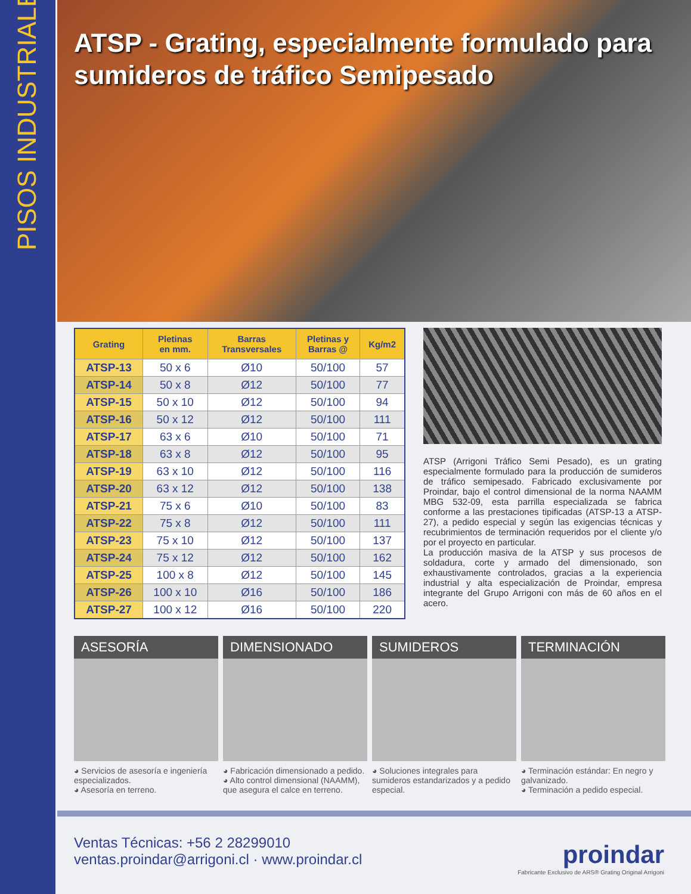PISOS INDUSTRIALES
ATSP - Grating, especialmente formulado para sumideros de tráfico Semipesado
| Grating | Pletinas en mm. | Barras Transversales | Pletinas y Barras @ | Kg/m2 |
| --- | --- | --- | --- | --- |
| ATSP-13 | 50 x 6 | Ø10 | 50/100 | 57 |
| ATSP-14 | 50 x 8 | Ø12 | 50/100 | 77 |
| ATSP-15 | 50 x 10 | Ø12 | 50/100 | 94 |
| ATSP-16 | 50 x 12 | Ø12 | 50/100 | 111 |
| ATSP-17 | 63 x 6 | Ø10 | 50/100 | 71 |
| ATSP-18 | 63 x 8 | Ø12 | 50/100 | 95 |
| ATSP-19 | 63 x 10 | Ø12 | 50/100 | 116 |
| ATSP-20 | 63 x 12 | Ø12 | 50/100 | 138 |
| ATSP-21 | 75 x 6 | Ø10 | 50/100 | 83 |
| ATSP-22 | 75 x 8 | Ø12 | 50/100 | 111 |
| ATSP-23 | 75 x 10 | Ø12 | 50/100 | 137 |
| ATSP-24 | 75 x 12 | Ø12 | 50/100 | 162 |
| ATSP-25 | 100 x 8 | Ø12 | 50/100 | 145 |
| ATSP-26 | 100 x 10 | Ø16 | 50/100 | 186 |
| ATSP-27 | 100 x 12 | Ø16 | 50/100 | 220 |
ATSP (Arrigoni Tráfico Semi Pesado), es un grating especialmente formulado para la producción de sumideros de tráfico semipesado. Fabricado exclusivamente por Proindar, bajo el control dimensional de la norma NAAMM MBG 532-09, esta parrilla especializada se fabrica conforme a las prestaciones tipificadas (ATSP-13 a ATSP-27), a pedido especial y según las exigencias técnicas y recubrimientos de terminación requeridos por el cliente y/o por el proyecto en particular.
La producción masiva de la ATSP y sus procesos de soldadura, corte y armado del dimensionado, son exhaustivamente controlados, gracias a la experiencia industrial y alta especialización de Proindar, empresa integrante del Grupo Arrigoni con más de 60 años en el acero.
ASESORÍA
◕ Servicios de asesoría e ingeniería especializados.
◕ Asesoría en terreno.
DIMENSIONADO
◕ Fabricación dimensionado a pedido.
◕ Alto control dimensional (NAAMM), que asegura el calce en terreno.
SUMIDEROS
◕ Soluciones integrales para sumideros estandarizados y a pedido especial.
TERMINACIÓN
◕ Terminación estándar: En negro y galvanizado.
◕ Terminación a pedido especial.
Ventas Técnicas: +56 2 28299010
ventas.proindar@arrigoni.cl · www.proindar.cl
proindar
Fabricante Exclusivo de ARS® Grating Original Arrigoni